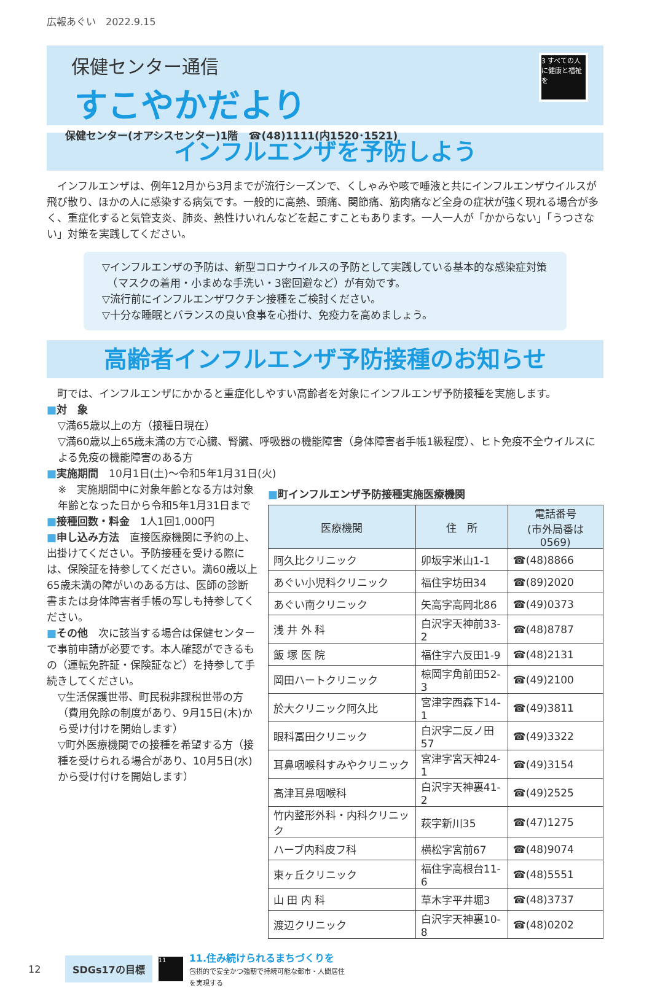広報あぐい　2022.9.15
保健センター通信
すこやかだより
保健センター(オアシスセンター)1階　☎(48)1111(内1520･1521)
3 すべての人に健康と福祉を
インフルエンザを予防しよう
　インフルエンザは、例年12月から3月までが流行シーズンで、くしゃみや咳で唾液と共にインフルエンザウイルスが飛び散り、ほかの人に感染する病気です。一般的に高熱、頭痛、関節痛、筋肉痛など全身の症状が強く現れる場合が多く、重症化すると気管支炎、肺炎、熱性けいれんなどを起こすこともあります。一人一人が「かからない」「うつさない」対策を実践してください。
▽インフルエンザの予防は、新型コロナウイルスの予防として実践している基本的な感染症対策
　（マスクの着用・小まめな手洗い・3密回避など）が有効です。
▽流行前にインフルエンザワクチン接種をご検討ください。
▽十分な睡眠とバランスの良い食事を心掛け、免疫力を高めましょう。
高齢者インフルエンザ予防接種のお知らせ
　町では、インフルエンザにかかると重症化しやすい高齢者を対象にインフルエンザ予防接種を実施します。
■対　象
▽満65歳以上の方（接種日現在）
▽満60歳以上65歳未満の方で心臓、腎臓、呼吸器の機能障害（身体障害者手帳1級程度）、ヒト免疫不全ウイルスによる免疫の機能障害のある方
■実施期間　10月1日(土)～令和5年1月31日(火)
※　実施期間中に対象年齢となる方は対象年齢となった日から令和5年1月31日まで
■接種回数・料金　1人1回1,000円
■申し込み方法　直接医療機関に予約の上、出掛けてください。予防接種を受ける際には、保険証を持参してください。満60歳以上65歳未満の障がいのある方は、医師の診断書または身体障害者手帳の写しも持参してください。
■その他　次に該当する場合は保健センターで事前申請が必要です。本人確認ができるもの（運転免許証・保険証など）を持参して手続きしてください。
▽生活保護世帯、町民税非課税世帯の方（費用免除の制度があり、9月15日(木)から受け付けを開始します）
▽町外医療機関での接種を希望する方（接種を受けられる場合があり、10月5日(水)から受け付けを開始します）
■町インフルエンザ予防接種実施医療機関
| 医療機関 | 住 所 | 電話番号 (市外局番は0569) |
| --- | --- | --- |
| 阿久比クリニック | 卯坂字米山1-1 | ☎(48)8866 |
| あぐい小児科クリニック | 福住字坊田34 | ☎(89)2020 |
| あぐい南クリニック | 矢高字高岡北86 | ☎(49)0373 |
| 浅 井 外 科 | 白沢字天神前33-2 | ☎(48)8787 |
| 飯 塚 医 院 | 福住字六反田1-9 | ☎(48)2131 |
| 岡田ハートクリニック | 椋岡字角前田52-3 | ☎(49)2100 |
| 於大クリニック阿久比 | 宮津字西森下14-1 | ☎(49)3811 |
| 眼科冨田クリニック | 白沢字二反ノ田57 | ☎(49)3322 |
| 耳鼻咽喉科すみやクリニック | 宮津字宮天神24-1 | ☎(49)3154 |
| 高津耳鼻咽喉科 | 白沢字天神裏41-2 | ☎(49)2525 |
| 竹内整形外科・内科クリニック | 萩字新川35 | ☎(47)1275 |
| ハーブ内科皮フ科 | 横松字宮前67 | ☎(48)9074 |
| 東ヶ丘クリニック | 福住字高根台11-6 | ☎(48)5551 |
| 山 田 内 科 | 草木字平井堀3 | ☎(48)3737 |
| 渡辺クリニック | 白沢字天神裏10-8 | ☎(48)0202 |
12 SDGs17の目標 11 11.住み続けられるまちづくりを
包摂的で安全かつ強靭で持続可能な都市・人間居住
を実現する